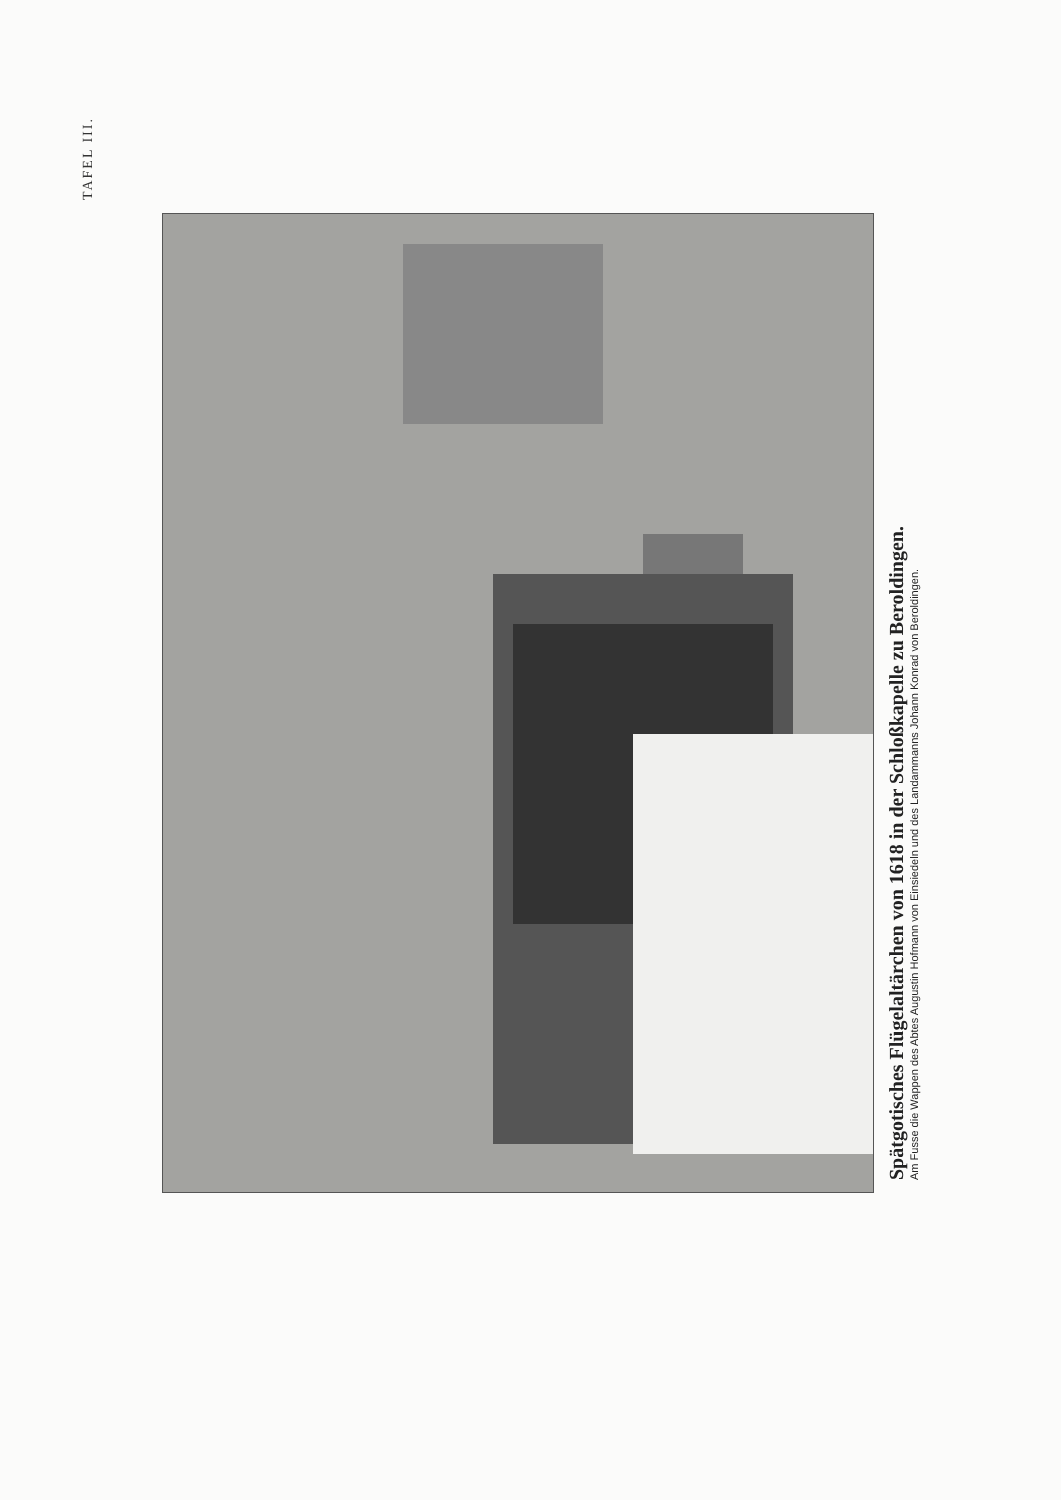TAFEL III.
Spätgotisches Flügelaltärchen von 1618 in der Schloßkapelle zu Beroldingen.
Am Fusse die Wappen des Abtes Augustin Hofmann von Einsiedeln und des Landammanns Johann Konrad von Beroldingen.